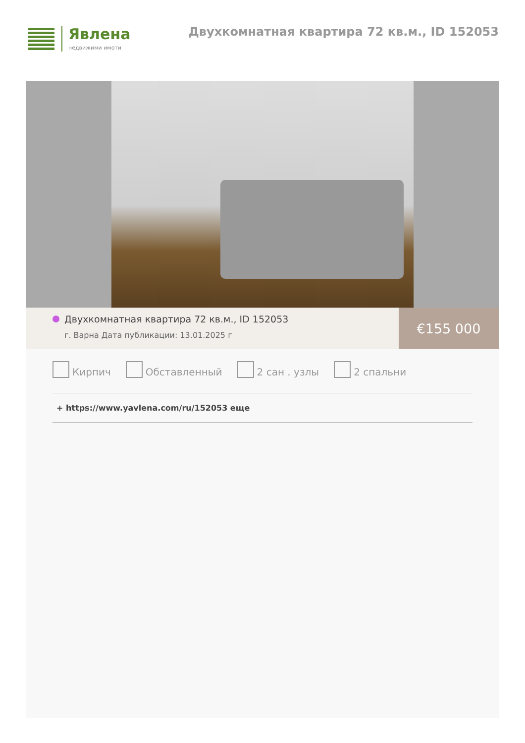Явлена
недвижими имоти
Двухкомнатная квартира 72 кв.м., ID 152053
Двухкомнатная квартира 72 кв.м., ID 152053
г. Варна Дата публикации: 13.01.2025 г
€155 000
Кирпич Обставленный 2 сан . узлы 2 спальни
+ https://www.yavlena.com/ru/152053 еще